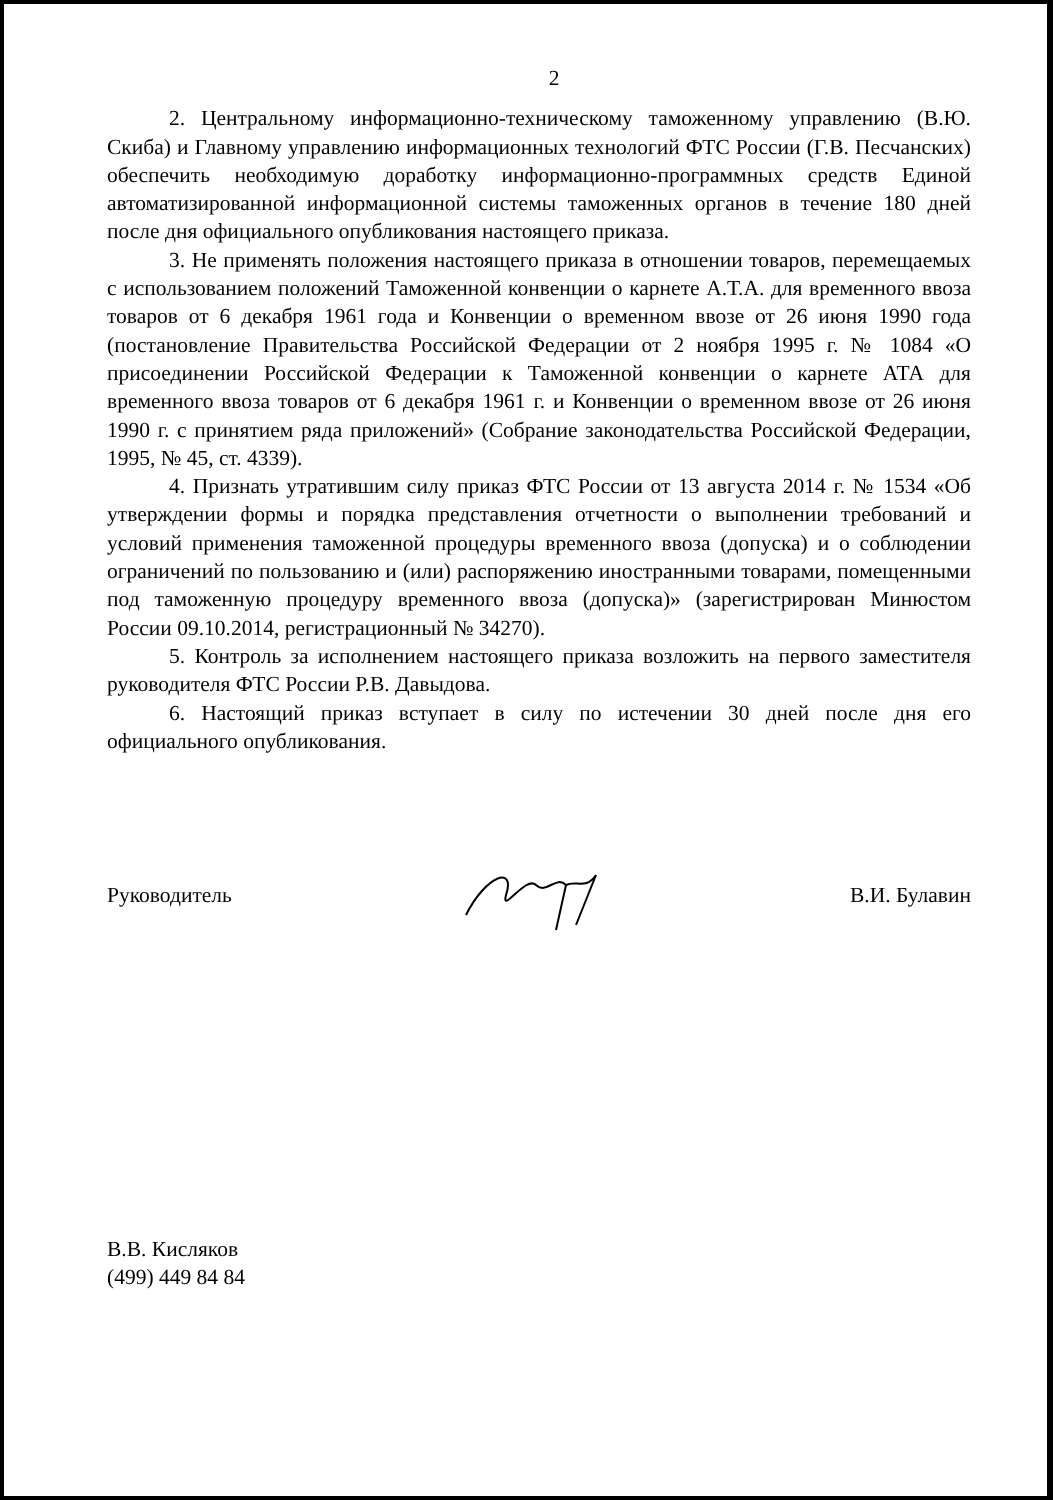2
2. Центральному информационно-техническому таможенному управлению (В.Ю. Скиба) и Главному управлению информационных технологий ФТС России (Г.В. Песчанских) обеспечить необходимую доработку информационно-программных средств Единой автоматизированной информационной системы таможенных органов в течение 180 дней после дня официального опубликования настоящего приказа.
3. Не применять положения настоящего приказа в отношении товаров, перемещаемых с использованием положений Таможенной конвенции о карнете А.Т.А. для временного ввоза товаров от 6 декабря 1961 года и Конвенции о временном ввозе от 26 июня 1990 года (постановление Правительства Российской Федерации от 2 ноября 1995 г. № 1084 «О присоединении Российской Федерации к Таможенной конвенции о карнете АТА для временного ввоза товаров от 6 декабря 1961 г. и Конвенции о временном ввозе от 26 июня 1990 г. с принятием ряда приложений» (Собрание законодательства Российской Федерации, 1995, № 45, ст. 4339).
4. Признать утратившим силу приказ ФТС России от 13 августа 2014 г. № 1534 «Об утверждении формы и порядка представления отчетности о выполнении требований и условий применения таможенной процедуры временного ввоза (допуска) и о соблюдении ограничений по пользованию и (или) распоряжению иностранными товарами, помещенными под таможенную процедуру временного ввоза (допуска)» (зарегистрирован Минюстом России 09.10.2014, регистрационный № 34270).
5. Контроль за исполнением настоящего приказа возложить на первого заместителя руководителя ФТС России Р.В. Давыдова.
6. Настоящий приказ вступает в силу по истечении 30 дней после дня его официального опубликования.
Руководитель В.И. Булавин
В.В. Кисляков
(499) 449 84 84